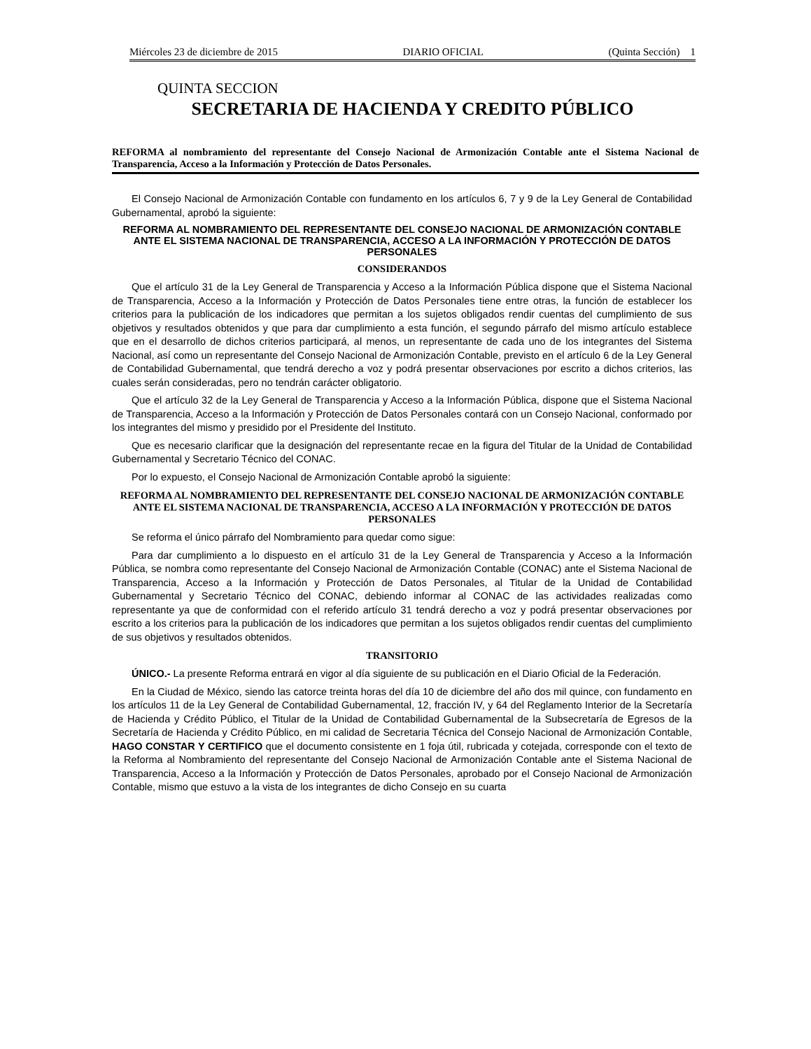Miércoles 23 de diciembre de 2015 DIARIO OFICIAL (Quinta Sección) 1
QUINTA SECCION
SECRETARIA DE HACIENDA Y CREDITO PÚBLICO
REFORMA al nombramiento del representante del Consejo Nacional de Armonización Contable ante el Sistema Nacional de Transparencia, Acceso a la Información y Protección de Datos Personales.
El Consejo Nacional de Armonización Contable con fundamento en los artículos 6, 7 y 9 de la Ley General de Contabilidad Gubernamental, aprobó la siguiente:
REFORMA AL NOMBRAMIENTO DEL REPRESENTANTE DEL CONSEJO NACIONAL DE ARMONIZACIÓN CONTABLE ANTE EL SISTEMA NACIONAL DE TRANSPARENCIA, ACCESO A LA INFORMACIÓN Y PROTECCIÓN DE DATOS PERSONALES
CONSIDERANDOS
Que el artículo 31 de la Ley General de Transparencia y Acceso a la Información Pública dispone que el Sistema Nacional de Transparencia, Acceso a la Información y Protección de Datos Personales tiene entre otras, la función de establecer los criterios para la publicación de los indicadores que permitan a los sujetos obligados rendir cuentas del cumplimiento de sus objetivos y resultados obtenidos y que para dar cumplimiento a esta función, el segundo párrafo del mismo artículo establece que en el desarrollo de dichos criterios participará, al menos, un representante de cada uno de los integrantes del Sistema Nacional, así como un representante del Consejo Nacional de Armonización Contable, previsto en el artículo 6 de la Ley General de Contabilidad Gubernamental, que tendrá derecho a voz y podrá presentar observaciones por escrito a dichos criterios, las cuales serán consideradas, pero no tendrán carácter obligatorio.
Que el artículo 32 de la Ley General de Transparencia y Acceso a la Información Pública, dispone que el Sistema Nacional de Transparencia, Acceso a la Información y Protección de Datos Personales contará con un Consejo Nacional, conformado por los integrantes del mismo y presidido por el Presidente del Instituto.
Que es necesario clarificar que la designación del representante recae en la figura del Titular de la Unidad de Contabilidad Gubernamental y Secretario Técnico del CONAC.
Por lo expuesto, el Consejo Nacional de Armonización Contable aprobó la siguiente:
REFORMA AL NOMBRAMIENTO DEL REPRESENTANTE DEL CONSEJO NACIONAL DE ARMONIZACIÓN CONTABLE ANTE EL SISTEMA NACIONAL DE TRANSPARENCIA, ACCESO A LA INFORMACIÓN Y PROTECCIÓN DE DATOS PERSONALES
Se reforma el único párrafo del Nombramiento para quedar como sigue:
Para dar cumplimiento a lo dispuesto en el artículo 31 de la Ley General de Transparencia y Acceso a la Información Pública, se nombra como representante del Consejo Nacional de Armonización Contable (CONAC) ante el Sistema Nacional de Transparencia, Acceso a la Información y Protección de Datos Personales, al Titular de la Unidad de Contabilidad Gubernamental y Secretario Técnico del CONAC, debiendo informar al CONAC de las actividades realizadas como representante ya que de conformidad con el referido artículo 31 tendrá derecho a voz y podrá presentar observaciones por escrito a los criterios para la publicación de los indicadores que permitan a los sujetos obligados rendir cuentas del cumplimiento de sus objetivos y resultados obtenidos.
TRANSITORIO
ÚNICO.- La presente Reforma entrará en vigor al día siguiente de su publicación en el Diario Oficial de la Federación.
En la Ciudad de México, siendo las catorce treinta horas del día 10 de diciembre del año dos mil quince, con fundamento en los artículos 11 de la Ley General de Contabilidad Gubernamental, 12, fracción IV, y 64 del Reglamento Interior de la Secretaría de Hacienda y Crédito Público, el Titular de la Unidad de Contabilidad Gubernamental de la Subsecretaría de Egresos de la Secretaría de Hacienda y Crédito Público, en mi calidad de Secretaria Técnica del Consejo Nacional de Armonización Contable, HAGO CONSTAR Y CERTIFICO que el documento consistente en 1 foja útil, rubricada y cotejada, corresponde con el texto de la Reforma al Nombramiento del representante del Consejo Nacional de Armonización Contable ante el Sistema Nacional de Transparencia, Acceso a la Información y Protección de Datos Personales, aprobado por el Consejo Nacional de Armonización Contable, mismo que estuvo a la vista de los integrantes de dicho Consejo en su cuarta